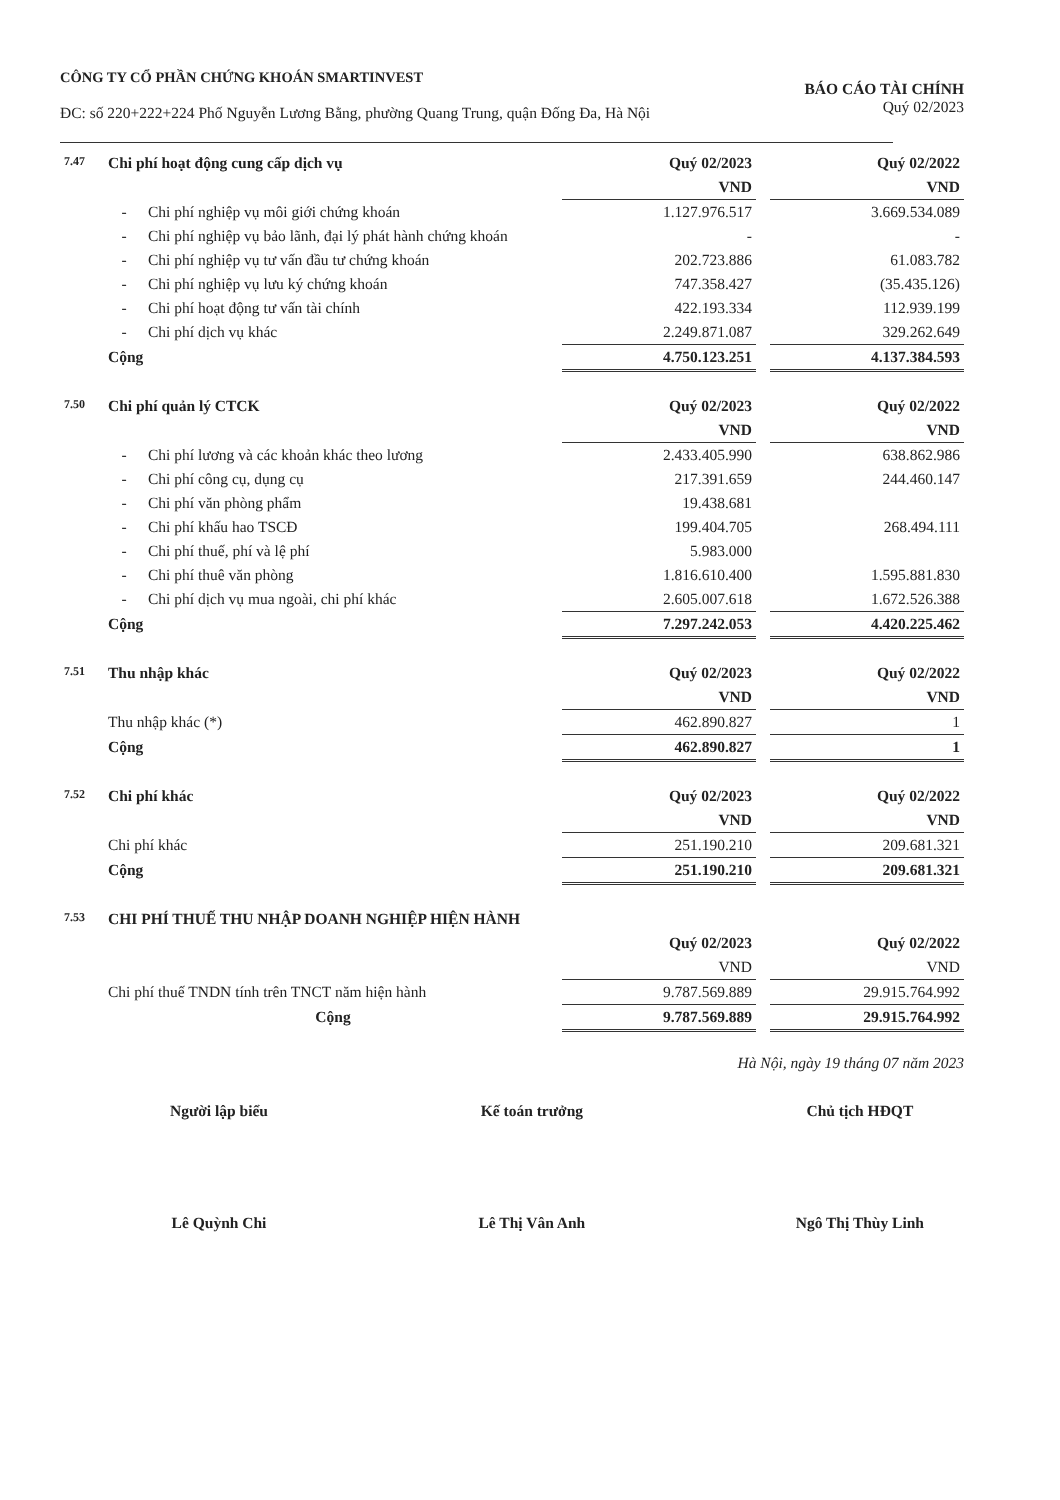CÔNG TY CỔ PHẦN CHỨNG KHOÁN SMARTINVEST
ĐC: số 220+222+224 Phố Nguyễn Lương Bằng, phường Quang Trung, quận Đống Đa, Hà Nội
BÁO CÁO TÀI CHÍNH
Quý 02/2023
| 7.47 | Chi phí hoạt động cung cấp dịch vụ | | Quý 02/2023 | | Quý 02/2022 |
| | | | VND | | VND |
| | - | Chi phí nghiệp vụ môi giới chứng khoán | 1.127.976.517 | | 3.669.534.089 |
| | - | Chi phí nghiệp vụ bảo lãnh, đại lý phát hành chứng khoán | - | | - |
| | - | Chi phí nghiệp vụ tư vấn đầu tư chứng khoán | 202.723.886 | | 61.083.782 |
| | - | Chi phí nghiệp vụ lưu ký chứng khoán | 747.358.427 | | (35.435.126) |
| | - | Chi phí hoạt động tư vấn tài chính | 422.193.334 | | 112.939.199 |
| | - | Chi phí dịch vụ khác | 2.249.871.087 | | 329.262.649 |
| | Cộng | | 4.750.123.251 | | 4.137.384.593 |
| 7.50 | Chi phí quản lý CTCK | | Quý 02/2023 | | Quý 02/2022 |
| | | | VND | | VND |
| | - | Chi phí lương và các khoản khác theo lương | 2.433.405.990 | | 638.862.986 |
| | - | Chi phí công cụ, dụng cụ | 217.391.659 | | 244.460.147 |
| | - | Chi phí văn phòng phẩm | 19.438.681 | | |
| | - | Chi phí khấu hao TSCĐ | 199.404.705 | | 268.494.111 |
| | - | Chi phí thuế, phí và lệ phí | 5.983.000 | | |
| | - | Chi phí thuê văn phòng | 1.816.610.400 | | 1.595.881.830 |
| | - | Chi phí dịch vụ mua ngoài, chi phí khác | 2.605.007.618 | | 1.672.526.388 |
| | Cộng | | 7.297.242.053 | | 4.420.225.462 |
| 7.51 | Thu nhập khác | Quý 02/2023 | | Quý 02/2022 |
| | | VND | | VND |
| | Thu nhập khác (*) | 462.890.827 | | 1 |
| | Cộng | 462.890.827 | | 1 |
| 7.52 | Chi phí khác | Quý 02/2023 | | Quý 02/2022 |
| | | VND | | VND |
| | Chi phí khác | 251.190.210 | | 209.681.321 |
| | Cộng | 251.190.210 | | 209.681.321 |
| 7.53 | CHI PHÍ THUẾ THU NHẬP DOANH NGHIỆP HIỆN HÀNH | | | |
| | | Quý 02/2023 | | Quý 02/2022 |
| | | VND | | VND |
| | Chi phí thuế TNDN tính trên TNCT năm hiện hành | 9.787.569.889 | | 29.915.764.992 |
| | Cộng | 9.787.569.889 | | 29.915.764.992 |
Hà Nội, ngày 19 tháng 07 năm 2023
Người lập biểu
Lê Quỳnh Chi
Kế toán trưởng
Lê Thị Vân Anh
Chủ tịch HĐQT
Ngô Thị Thùy Linh